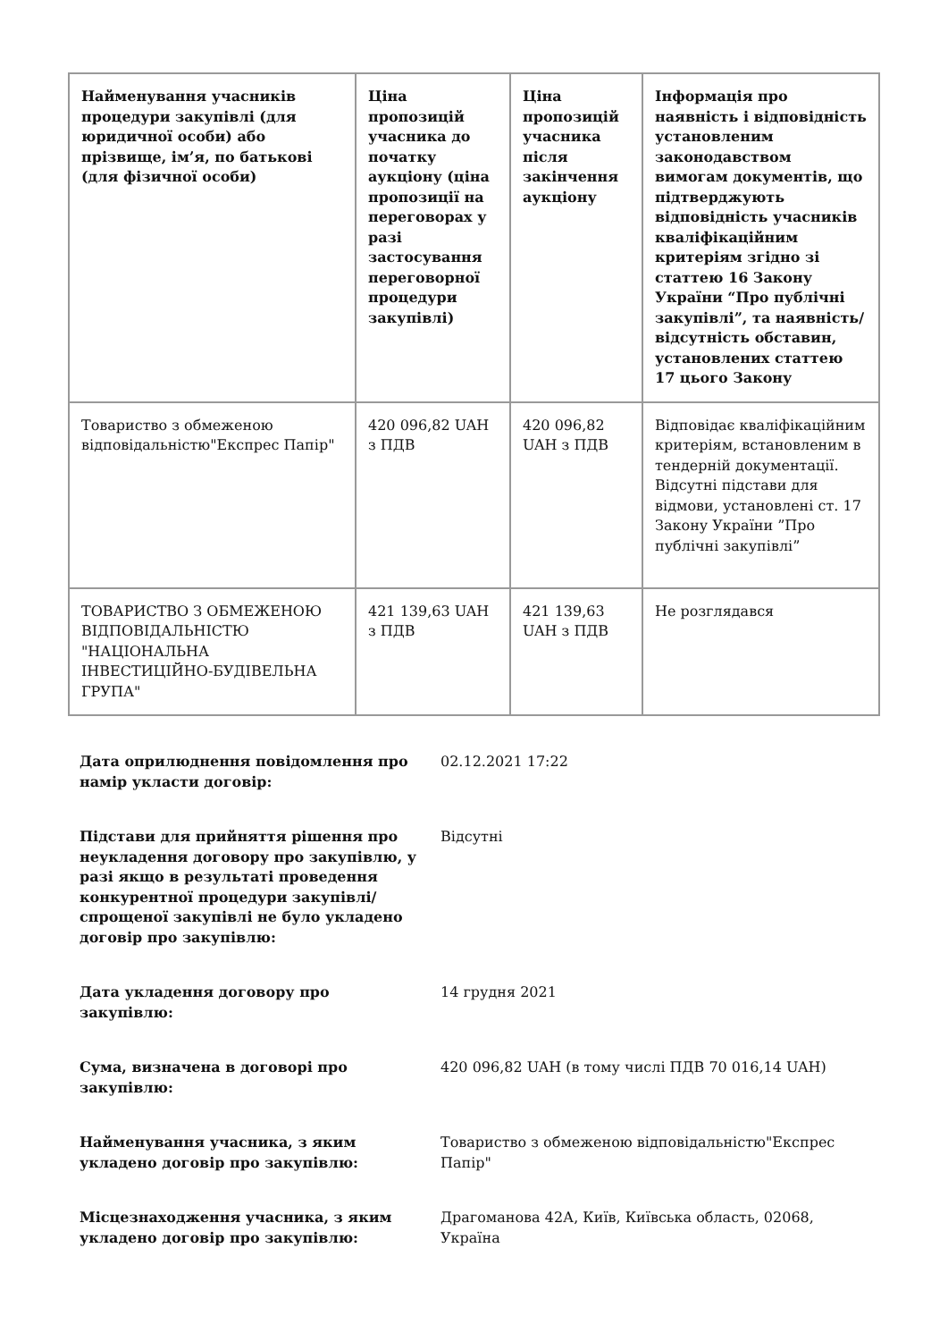| Найменування учасників процедури закупівлі (для юридичної особи) або прізвище, ім’я, по батькові (для фізичної особи) | Ціна пропозицій учасника до початку аукціону (ціна пропозиції на переговорах у разі застосування переговорної процедури закупівлі) | Ціна пропозицій учасника після закінчення аукціону | Інформація про наявність і відповідність установленим законодавством вимогам документів, що підтверджують відповідність учасників кваліфікаційним критеріям згідно зі статтею 16 Закону України “Про публічні закупівлі”, та наявність/відсутність обставин, установлених статтею 17 цього Закону |
| --- | --- | --- | --- |
| Товариство з обмеженою відповідальністю"Експрес Папір" | 420 096,82 UAH з ПДВ | 420 096,82 UAH з ПДВ | Відповідає кваліфікаційним критеріям, встановленим в тендерній документації. Відсутні підстави для відмови, установлені ст. 17 Закону України ”Про публічні закупівлі” |
| ТОВАРИСТВО З ОБМЕЖЕНОЮ ВІДПОВІДАЛЬНІСТЮ "НАЦІОНАЛЬНА ІНВЕСТИЦІЙНО-БУДІВЕЛЬНА ГРУПА" | 421 139,63 UAH з ПДВ | 421 139,63 UAH з ПДВ | Не розглядався |
| Дата оприлюднення повідомлення про намір укласти договір: | 02.12.2021 17:22 |
| Підстави для прийняття рішення про неукладення договору про закупівлю, у разі якщо в результаті проведення конкурентної процедури закупівлі/спрощеної закупівлі не було укладено договір про закупівлю: | Відсутні |
| Дата укладення договору про закупівлю: | 14 грудня 2021 |
| Сума, визначена в договорі про закупівлю: | 420 096,82 UAH (в тому числі ПДВ 70 016,14 UAH) |
| Найменування учасника, з яким укладено договір про закупівлю: | Товариство з обмеженою відповідальністю"Експрес Папір" |
| Місцезнаходження учасника, з яким укладено договір про закупівлю: | Драгоманова 42А, Київ, Київська область, 02068, Україна |